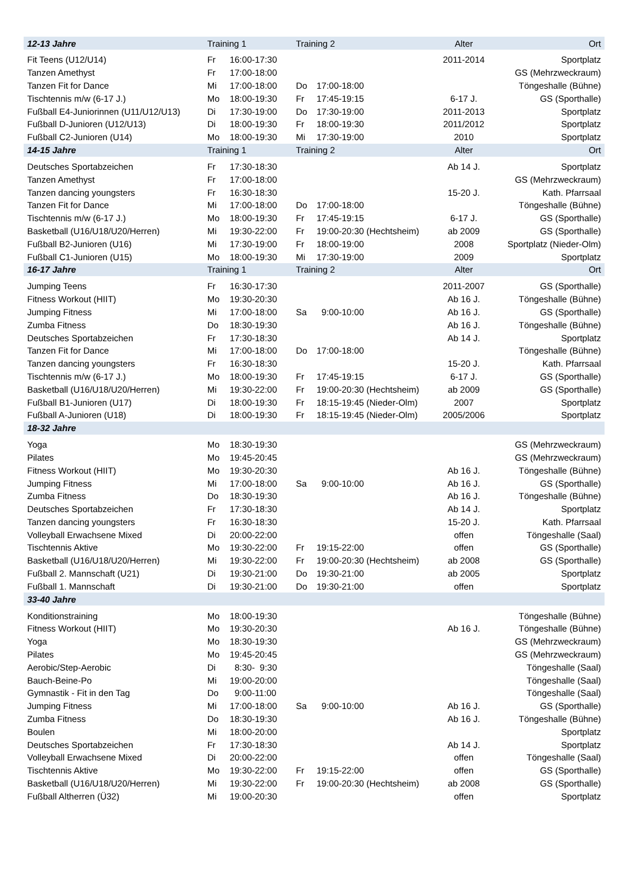| 12-13 Jahre | Training 1 | | Training 2 | | Alter | Ort |
| --- | --- | --- | --- | --- | --- | --- |
| Fit Teens (U12/U14) | Fr | 16:00-17:30 | | | 2011-2014 | Sportplatz |
| Tanzen Amethyst | Fr | 17:00-18:00 | | | | GS (Mehrzweckraum) |
| Tanzen Fit for Dance | Mi | 17:00-18:00 | Do | 17:00-18:00 | | Töngeshalle (Bühne) |
| Tischtennis m/w (6-17 J.) | Mo | 18:00-19:30 | Fr | 17:45-19:15 | 6-17 J. | GS (Sporthalle) |
| Fußball E4-Juniorinnen (U11/U12/U13) | Di | 17:30-19:00 | Do | 17:30-19:00 | 2011-2013 | Sportplatz |
| Fußball D-Junioren (U12/U13) | Di | 18:00-19:30 | Fr | 18:00-19:30 | 2011/2012 | Sportplatz |
| Fußball C2-Junioren (U14) | Mo | 18:00-19:30 | Mi | 17:30-19:00 | 2010 | Sportplatz |
| 14-15 Jahre | Training 1 | | Training 2 | | Alter | Ort |
| Deutsches Sportabzeichen | Fr | 17:30-18:30 | | | Ab 14 J. | Sportplatz |
| Tanzen Amethyst | Fr | 17:00-18:00 | | | | GS (Mehrzweckraum) |
| Tanzen dancing youngsters | Fr | 16:30-18:30 | | | 15-20 J. | Kath. Pfarrsaal |
| Tanzen Fit for Dance | Mi | 17:00-18:00 | Do | 17:00-18:00 | | Töngeshalle (Bühne) |
| Tischtennis m/w (6-17 J.) | Mo | 18:00-19:30 | Fr | 17:45-19:15 | 6-17 J. | GS (Sporthalle) |
| Basketball (U16/U18/U20/Herren) | Mi | 19:30-22:00 | Fr | 19:00-20:30 (Hechtsheim) | ab 2009 | GS (Sporthalle) |
| Fußball B2-Junioren (U16) | Mi | 17:30-19:00 | Fr | 18:00-19:00 | 2008 | Sportplatz (Nieder-Olm) |
| Fußball C1-Junioren (U15) | Mo | 18:00-19:30 | Mi | 17:30-19:00 | 2009 | Sportplatz |
| 16-17 Jahre | Training 1 | | Training 2 | | Alter | Ort |
| Jumping Teens | Fr | 16:30-17:30 | | | 2011-2007 | GS (Sporthalle) |
| Fitness Workout (HIIT) | Mo | 19:30-20:30 | | | Ab 16 J. | Töngeshalle (Bühne) |
| Jumping Fitness | Mi | 17:00-18:00 | Sa | 9:00-10:00 | Ab 16 J. | GS (Sporthalle) |
| Zumba Fitness | Do | 18:30-19:30 | | | Ab 16 J. | Töngeshalle (Bühne) |
| Deutsches Sportabzeichen | Fr | 17:30-18:30 | | | Ab 14 J. | Sportplatz |
| Tanzen Fit for Dance | Mi | 17:00-18:00 | Do | 17:00-18:00 | | Töngeshalle (Bühne) |
| Tanzen dancing youngsters | Fr | 16:30-18:30 | | | 15-20 J. | Kath. Pfarrsaal |
| Tischtennis m/w (6-17 J.) | Mo | 18:00-19:30 | Fr | 17:45-19:15 | 6-17 J. | GS (Sporthalle) |
| Basketball (U16/U18/U20/Herren) | Mi | 19:30-22:00 | Fr | 19:00-20:30 (Hechtsheim) | ab 2009 | GS (Sporthalle) |
| Fußball B1-Junioren (U17) | Di | 18:00-19:30 | Fr | 18:15-19:45 (Nieder-Olm) | 2007 | Sportplatz |
| Fußball A-Junioren (U18) | Di | 18:00-19:30 | Fr | 18:15-19:45 (Nieder-Olm) | 2005/2006 | Sportplatz |
| 18-32 Jahre | | | | | | |
| Yoga | Mo | 18:30-19:30 | | | | GS (Mehrzweckraum) |
| Pilates | Mo | 19:45-20:45 | | | | GS (Mehrzweckraum) |
| Fitness Workout (HIIT) | Mo | 19:30-20:30 | | | Ab 16 J. | Töngeshalle (Bühne) |
| Jumping Fitness | Mi | 17:00-18:00 | Sa | 9:00-10:00 | Ab 16 J. | GS (Sporthalle) |
| Zumba Fitness | Do | 18:30-19:30 | | | Ab 16 J. | Töngeshalle (Bühne) |
| Deutsches Sportabzeichen | Fr | 17:30-18:30 | | | Ab 14 J. | Sportplatz |
| Tanzen dancing youngsters | Fr | 16:30-18:30 | | | 15-20 J. | Kath. Pfarrsaal |
| Volleyball Erwachsene Mixed | Di | 20:00-22:00 | | | offen | Töngeshalle (Saal) |
| Tischtennis Aktive | Mo | 19:30-22:00 | Fr | 19:15-22:00 | offen | GS (Sporthalle) |
| Basketball (U16/U18/U20/Herren) | Mi | 19:30-22:00 | Fr | 19:00-20:30 (Hechtsheim) | ab 2008 | GS (Sporthalle) |
| Fußball 2. Mannschaft (U21) | Di | 19:30-21:00 | Do | 19:30-21:00 | ab 2005 | Sportplatz |
| Fußball 1. Mannschaft | Di | 19:30-21:00 | Do | 19:30-21:00 | offen | Sportplatz |
| 33-40 Jahre | | | | | | |
| Konditionstraining | Mo | 18:00-19:30 | | | | Töngeshalle (Bühne) |
| Fitness Workout (HIIT) | Mo | 19:30-20:30 | | | Ab 16 J. | Töngeshalle (Bühne) |
| Yoga | Mo | 18:30-19:30 | | | | GS (Mehrzweckraum) |
| Pilates | Mo | 19:45-20:45 | | | | GS (Mehrzweckraum) |
| Aerobic/Step-Aerobic | Di | 8:30- 9:30 | | | | Töngeshalle (Saal) |
| Bauch-Beine-Po | Mi | 19:00-20:00 | | | | Töngeshalle (Saal) |
| Gymnastik - Fit in den Tag | Do | 9:00-11:00 | | | | Töngeshalle (Saal) |
| Jumping Fitness | Mi | 17:00-18:00 | Sa | 9:00-10:00 | Ab 16 J. | GS (Sporthalle) |
| Zumba Fitness | Do | 18:30-19:30 | | | Ab 16 J. | Töngeshalle (Bühne) |
| Boulen | Mi | 18:00-20:00 | | | | Sportplatz |
| Deutsches Sportabzeichen | Fr | 17:30-18:30 | | | Ab 14 J. | Sportplatz |
| Volleyball Erwachsene Mixed | Di | 20:00-22:00 | | | offen | Töngeshalle (Saal) |
| Tischtennis Aktive | Mo | 19:30-22:00 | Fr | 19:15-22:00 | offen | GS (Sporthalle) |
| Basketball (U16/U18/U20/Herren) | Mi | 19:30-22:00 | Fr | 19:00-20:30 (Hechtsheim) | ab 2008 | GS (Sporthalle) |
| Fußball Altherren (Ü32) | Mi | 19:00-20:30 | | | offen | Sportplatz |